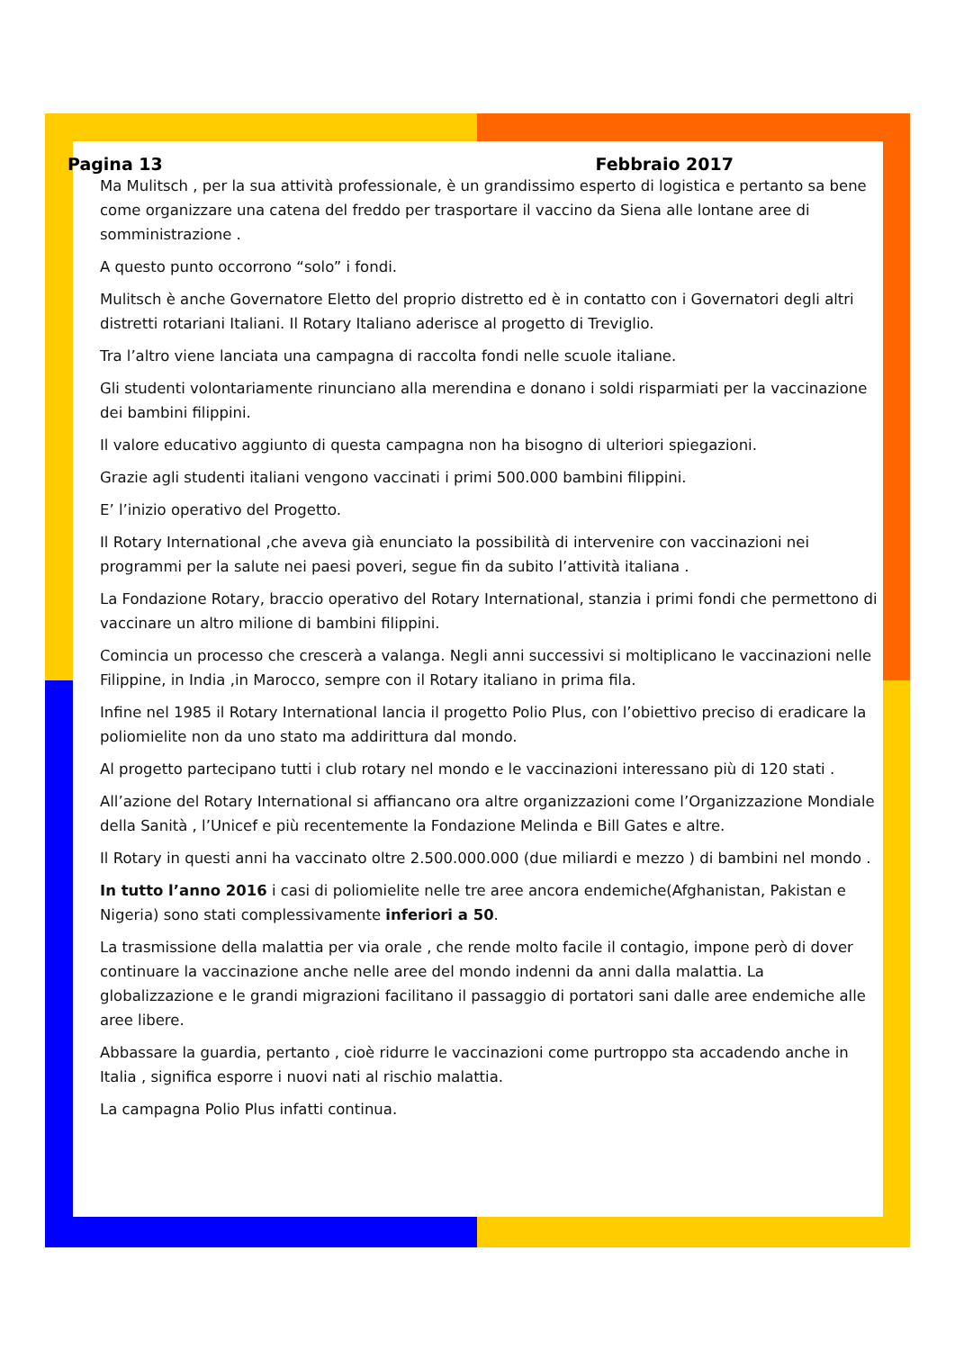Pagina 13 Febbraio 2017
Ma Mulitsch , per la sua attività professionale, è un grandissimo esperto di logistica e pertanto sa bene come organizzare una catena del freddo per trasportare il vaccino da Siena alle lontane aree di somministrazione .
A questo punto occorrono “solo” i fondi.
Mulitsch è anche Governatore Eletto del proprio distretto ed è in contatto con i Governatori degli altri distretti rotariani Italiani. Il Rotary Italiano aderisce al progetto di Treviglio.
Tra l’altro viene lanciata una campagna di raccolta fondi nelle scuole italiane.
Gli studenti volontariamente rinunciano alla merendina e donano i soldi risparmiati per la vaccinazione dei bambini filippini.
Il valore educativo aggiunto di questa campagna non ha bisogno di ulteriori spiegazioni.
Grazie agli studenti italiani vengono vaccinati i primi 500.000 bambini filippini.
E’ l’inizio operativo del Progetto.
Il Rotary International ,che aveva già enunciato la possibilità di intervenire con vaccinazioni nei programmi per la salute nei paesi poveri, segue fin da subito l’attività italiana .
La Fondazione Rotary, braccio operativo del Rotary International, stanzia i primi fondi che permettono di vaccinare un altro milione di bambini filippini.
Comincia un processo che crescerà a valanga. Negli anni successivi si moltiplicano le vaccinazioni nelle Filippine, in India ,in Marocco, sempre con il Rotary italiano in prima fila.
Infine nel 1985 il Rotary International lancia il progetto Polio Plus, con l’obiettivo preciso di eradicare la poliomielite non da uno stato ma addirittura dal mondo.
Al progetto partecipano tutti i club rotary nel mondo e le vaccinazioni interessano più di 120 stati .
All’azione del Rotary International si affiancano ora altre organizzazioni come l’Organizzazione Mondiale della Sanità , l’Unicef e più recentemente la Fondazione Melinda e Bill Gates e altre.
Il Rotary in questi anni ha vaccinato oltre 2.500.000.000 (due miliardi e mezzo ) di bambini nel mondo .
In tutto l’anno 2016 i casi di poliomielite nelle tre aree ancora endemiche(Afghanistan, Pakistan e Nigeria) sono stati complessivamente inferiori a 50.
La trasmissione della malattia per via orale , che rende molto facile il contagio, impone però di dover continuare la vaccinazione anche nelle aree del mondo indenni da anni dalla malattia. La globalizzazione e le grandi migrazioni facilitano il passaggio di portatori sani dalle aree endemiche alle aree libere.
Abbassare la guardia, pertanto , cioè ridurre le vaccinazioni come purtroppo sta accadendo anche in Italia , significa esporre i nuovi nati al rischio malattia.
La campagna Polio Plus infatti continua.